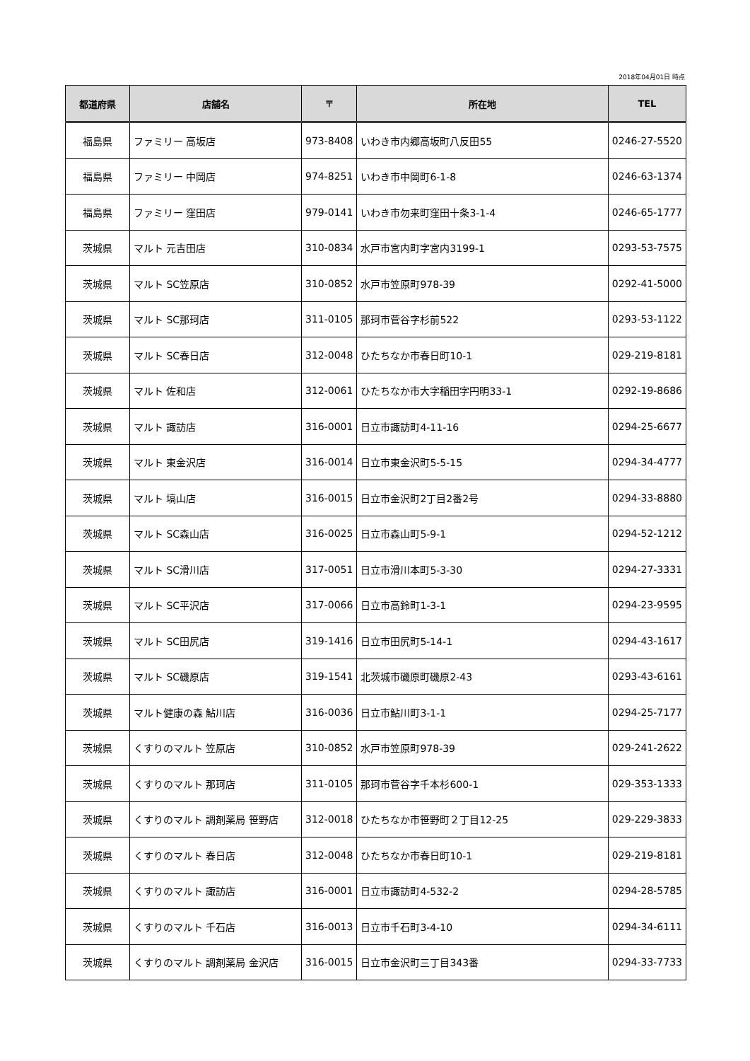2018年04月01日 時点
| 都道府県 | 店舗名 | 〒 | 所在地 | TEL |
| --- | --- | --- | --- | --- |
| 福島県 | ファミリー 高坂店 | 973-8408 | いわき市内郷高坂町八反田55 | 0246-27-5520 |
| 福島県 | ファミリー 中岡店 | 974-8251 | いわき市中岡町6-1-8 | 0246-63-1374 |
| 福島県 | ファミリー 窪田店 | 979-0141 | いわき市勿来町窪田十条3-1-4 | 0246-65-1777 |
| 茨城県 | マルト 元吉田店 | 310-0834 | 水戸市宮内町字宮内3199-1 | 0293-53-7575 |
| 茨城県 | マルト SC笠原店 | 310-0852 | 水戸市笠原町978-39 | 0292-41-5000 |
| 茨城県 | マルト SC那珂店 | 311-0105 | 那珂市菅谷字杉前522 | 0293-53-1122 |
| 茨城県 | マルト SC春日店 | 312-0048 | ひたちなか市春日町10-1 | 029-219-8181 |
| 茨城県 | マルト 佐和店 | 312-0061 | ひたちなか市大字稲田字円明33-1 | 0292-19-8686 |
| 茨城県 | マルト 諏訪店 | 316-0001 | 日立市諏訪町4-11-16 | 0294-25-6677 |
| 茨城県 | マルト 東金沢店 | 316-0014 | 日立市東金沢町5-5-15 | 0294-34-4777 |
| 茨城県 | マルト 塙山店 | 316-0015 | 日立市金沢町2丁目2番2号 | 0294-33-8880 |
| 茨城県 | マルト SC森山店 | 316-0025 | 日立市森山町5-9-1 | 0294-52-1212 |
| 茨城県 | マルト SC滑川店 | 317-0051 | 日立市滑川本町5-3-30 | 0294-27-3331 |
| 茨城県 | マルト SC平沢店 | 317-0066 | 日立市高鈴町1-3-1 | 0294-23-9595 |
| 茨城県 | マルト SC田尻店 | 319-1416 | 日立市田尻町5-14-1 | 0294-43-1617 |
| 茨城県 | マルト SC磯原店 | 319-1541 | 北茨城市磯原町磯原2-43 | 0293-43-6161 |
| 茨城県 | マルト健康の森 鮎川店 | 316-0036 | 日立市鮎川町3-1-1 | 0294-25-7177 |
| 茨城県 | くすりのマルト 笠原店 | 310-0852 | 水戸市笠原町978-39 | 029-241-2622 |
| 茨城県 | くすりのマルト 那珂店 | 311-0105 | 那珂市菅谷字千本杉600-1 | 029-353-1333 |
| 茨城県 | くすりのマルト 調剤薬局 笹野店 | 312-0018 | ひたちなか市笹野町２丁目12-25 | 029-229-3833 |
| 茨城県 | くすりのマルト 春日店 | 312-0048 | ひたちなか市春日町10-1 | 029-219-8181 |
| 茨城県 | くすりのマルト 諏訪店 | 316-0001 | 日立市諏訪町4-532-2 | 0294-28-5785 |
| 茨城県 | くすりのマルト 千石店 | 316-0013 | 日立市千石町3-4-10 | 0294-34-6111 |
| 茨城県 | くすりのマルト 調剤薬局 金沢店 | 316-0015 | 日立市金沢町三丁目343番 | 0294-33-7733 |